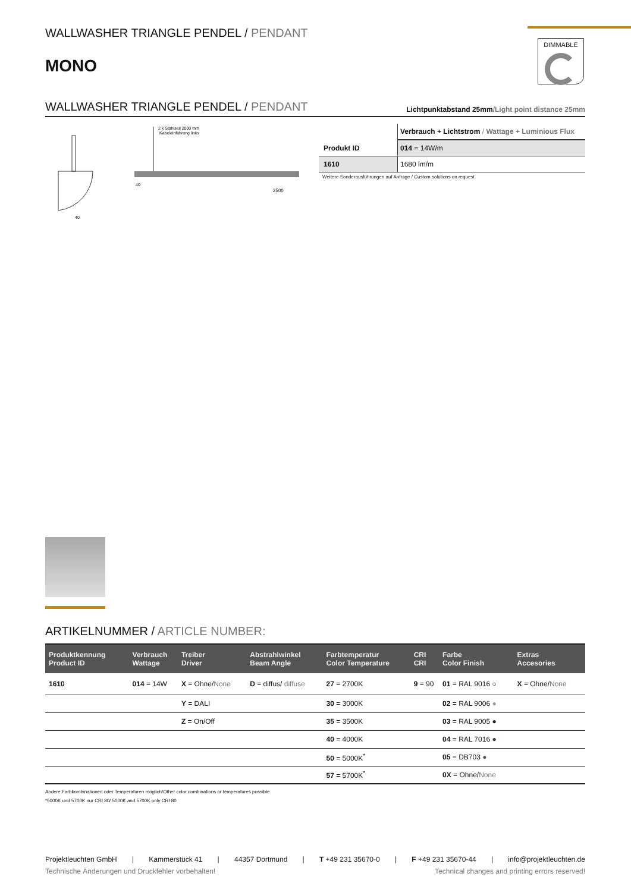DIMMABLE
WALLWASHER TRIANGLE PENDEL / PENDANT
MONO
WALLWASHER TRIANGLE PENDEL / PENDANT
Lichtpunktabstand 25mm/Light point distance 25mm
2 x Stahlseil 2000 mm
Kabeleinführung links
2500
40
40
| | Verbrauch + Lichtstrom / Wattage + Luminious Flux |
| Produkt ID | 014 = 14W/m |
| 1610 | 1680 lm/m |
Weitere Sonderausführungen auf Anfrage / Custom solutions on request
ARTIKELNUMMER / ARTICLE NUMBER:
| Produktkennung Product ID | Verbrauch Wattage | Treiber Driver | Abstrahlwinkel Beam Angle | Farbtemperatur Color Temperature | CRI CRI | Farbe Color Finish | Extras Accesories |
| --- | --- | --- | --- | --- | --- | --- | --- |
| 1610 | 014 = 14W | X = Ohne/ None | D = diffus/ diffuse | 27 = 2700K | 9 = 90 | 01 = RAL 9016 ○ | X = Ohne/ None |
| | | Y = DALI | | 30 = 3000K | | 02 = RAL 9006 ● | |
| | | Z = On/Off | | 35 = 3500K | | 03 = RAL 9005 ● | |
| | | | | 40 = 4000K | | 04 = RAL 7016 ● | |
| | | | | 50 = 5000K<sup>*</sup> | | 05 = DB703 ● | |
| | | | | 57 = 5700K<sup>*</sup> | | 0X = Ohne/ None | |
Andere Farbkombinationen oder Temperaturen möglich/Other color combinations or temperatures possible
*5000K und 5700K nur CRI 80/ 5000K and 5700K only CRI 80
Projektleuchten GmbH | Kammerstück 41 | 44357 Dortmund | T +49 231 35670-0 | F +49 231 35670-44 | info@projektleuchten.de
Technische Änderungen und Druckfehler vorbehalten! Technical changes and printing errors reserved!